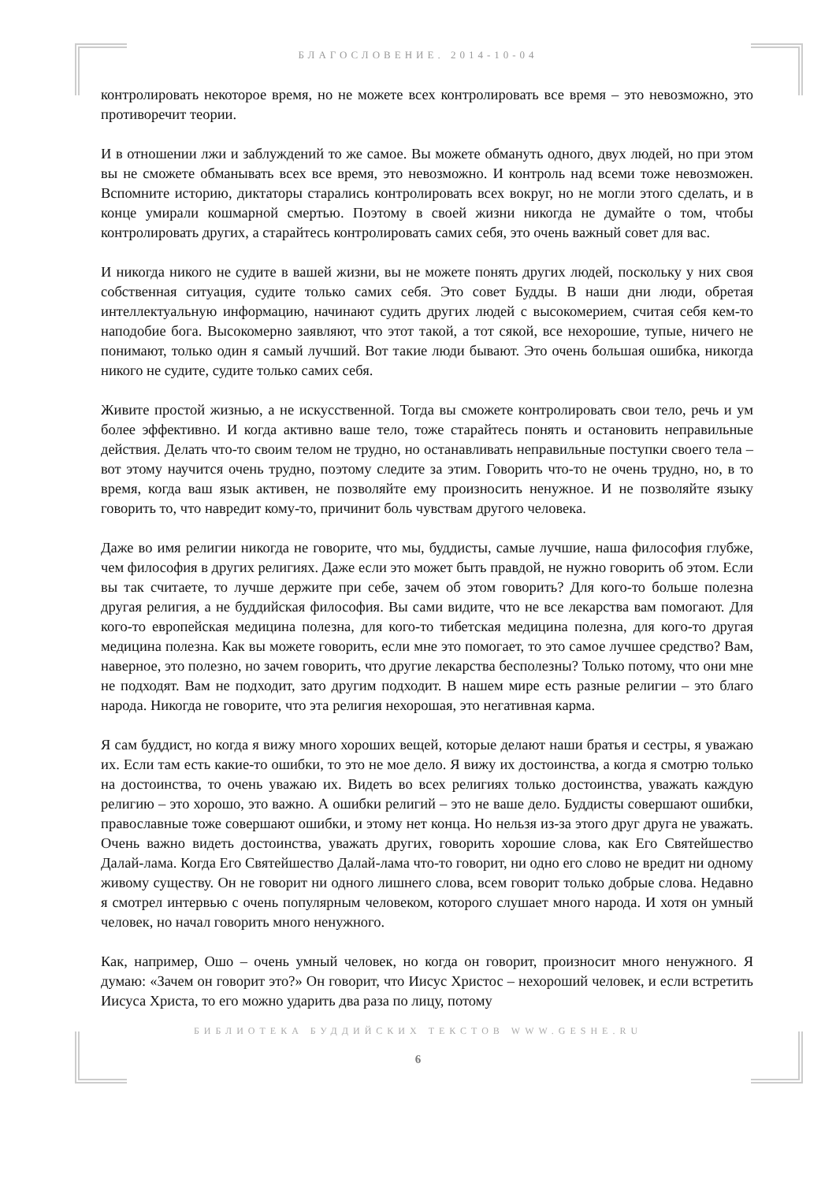БЛАГОСЛОВЕНИЕ. 2014-10-04
контролировать некоторое время, но не можете всех контролировать все время – это невозможно, это противоречит теории.
И в отношении лжи и заблуждений то же самое. Вы можете обмануть одного, двух людей, но при этом вы не сможете обманывать всех все время, это невозможно. И контроль над всеми тоже невозможен. Вспомните историю, диктаторы старались контролировать всех вокруг, но не могли этого сделать, и в конце умирали кошмарной смертью. Поэтому в своей жизни никогда не думайте о том, чтобы контролировать других, а старайтесь контролировать самих себя, это очень важный совет для вас.
И никогда никого не судите в вашей жизни, вы не можете понять других людей, поскольку у них своя собственная ситуация, судите только самих себя. Это совет Будды. В наши дни люди, обретая интеллектуальную информацию, начинают судить других людей с высокомерием, считая себя кем-то наподобие бога. Высокомерно заявляют, что этот такой, а тот сякой, все нехорошие, тупые, ничего не понимают, только один я самый лучший. Вот такие люди бывают. Это очень большая ошибка, никогда никого не судите, судите только самих себя.
Живите простой жизнью, а не искусственной. Тогда вы сможете контролировать свои тело, речь и ум более эффективно. И когда активно ваше тело, тоже старайтесь понять и остановить неправильные действия. Делать что-то своим телом не трудно, но останавливать неправильные поступки своего тела – вот этому научится очень трудно, поэтому следите за этим. Говорить что-то не очень трудно, но, в то время, когда ваш язык активен, не позволяйте ему произносить ненужное. И не позволяйте языку говорить то, что навредит кому-то, причинит боль чувствам другого человека.
Даже во имя религии никогда не говорите, что мы, буддисты, самые лучшие, наша философия глубже, чем философия в других религиях. Даже если это может быть правдой, не нужно говорить об этом. Если вы так считаете, то лучше держите при себе, зачем об этом говорить? Для кого-то больше полезна другая религия, а не буддийская философия. Вы сами видите, что не все лекарства вам помогают. Для кого-то европейская медицина полезна, для кого-то тибетская медицина полезна, для кого-то другая медицина полезна. Как вы можете говорить, если мне это помогает, то это самое лучшее средство? Вам, наверное, это полезно, но зачем говорить, что другие лекарства бесполезны? Только потому, что они мне не подходят. Вам не подходит, зато другим подходит. В нашем мире есть разные религии – это благо народа. Никогда не говорите, что эта религия нехорошая, это негативная карма.
Я сам буддист, но когда я вижу много хороших вещей, которые делают наши братья и сестры, я уважаю их. Если там есть какие-то ошибки, то это не мое дело. Я вижу их достоинства, а когда я смотрю только на достоинства, то очень уважаю их. Видеть во всех религиях только достоинства, уважать каждую религию – это хорошо, это важно. А ошибки религий – это не ваше дело. Буддисты совершают ошибки, православные тоже совершают ошибки, и этому нет конца. Но нельзя из-за этого друг друга не уважать. Очень важно видеть достоинства, уважать других, говорить хорошие слова, как Его Святейшество Далай-лама. Когда Его Святейшество Далай-лама что-то говорит, ни одно его слово не вредит ни одному живому существу. Он не говорит ни одного лишнего слова, всем говорит только добрые слова. Недавно я смотрел интервью с очень популярным человеком, которого слушает много народа. И хотя он умный человек, но начал говорить много ненужного.
Как, например, Ошо – очень умный человек, но когда он говорит, произносит много ненужного. Я думаю: «Зачем он говорит это?» Он говорит, что Иисус Христос – нехороший человек, и если встретить Иисуса Христа, то его можно ударить два раза по лицу, потому
БИБЛИОТЕКА БУДДИЙСКИХ ТЕКСТОВ WWW.GESHE.RU
6